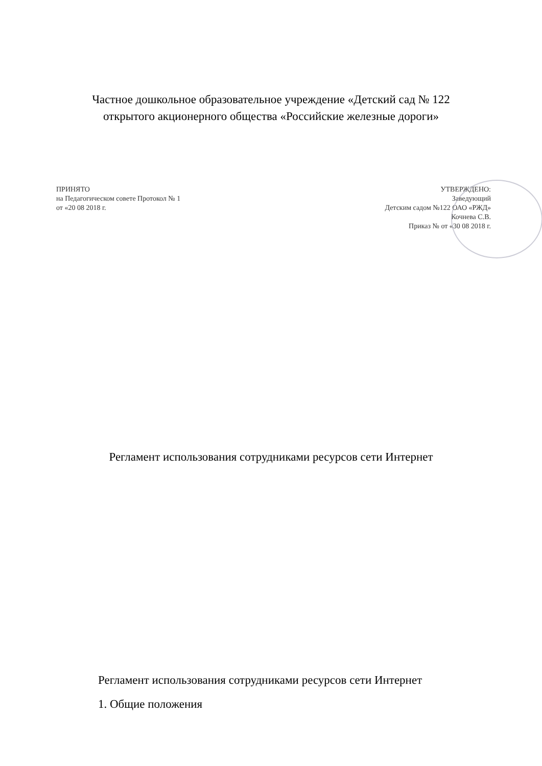Частное дошкольное образовательное учреждение «Детский сад № 122
открытого акционерного общества «Российские железные дороги»
ПРИНЯТО
на Педагогическом совете Протокол № 1
от «20 08 2018 г.
УТВЕРЖДЕНО:
Заведующий
Детским садом №122 ОАО «РЖД»
Кочнева С.В.
Приказ № от «30 08 2018 г.
Регламент использования сотрудниками ресурсов сети Интернет
Регламент использования сотрудниками ресурсов сети Интернет
1. Общие положения